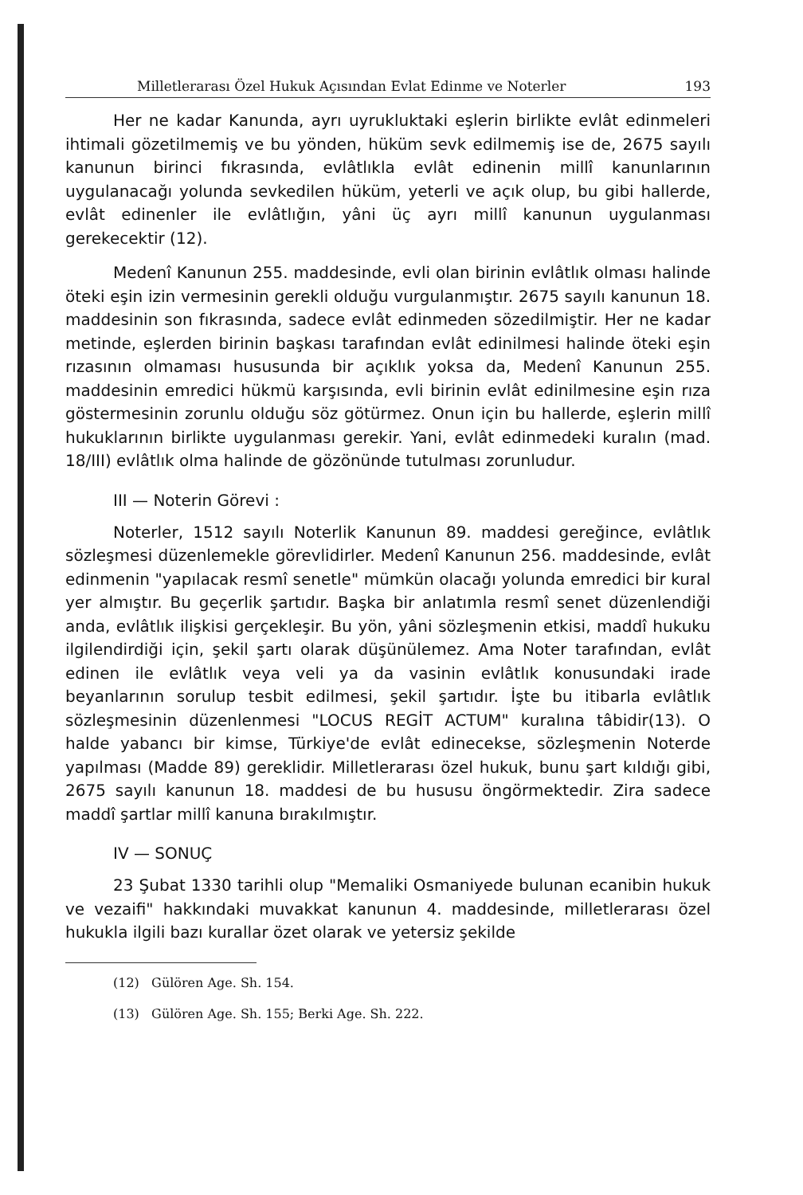Milletlerarası Özel Hukuk Açısından Evlat Edinme ve Noterler 193
Her ne kadar Kanunda, ayrı uyrukluktaki eşlerin birlikte evlât edinmeleri ihtimali gözetilmemiş ve bu yönden, hüküm sevk edilmemiş ise de, 2675 sayılı kanunun birinci fıkrasında, evlâtlıkla evlât edinenin millî kanunlarının uygulanacağı yolunda sevkedilen hüküm, yeterli ve açık olup, bu gibi hallerde, evlât edinenler ile evlâtlığın, yâni üç ayrı millî kanunun uygulanması gerekecektir (12).
Medenî Kanunun 255. maddesinde, evli olan birinin evlâtlık olması halinde öteki eşin izin vermesinin gerekli olduğu vurgulanmıştır. 2675 sayılı kanunun 18. maddesinin son fıkrasında, sadece evlât edinmeden sözedilmiştir. Her ne kadar metinde, eşlerden birinin başkası tarafından evlât edinilmesi halinde öteki eşin rızasının olmaması hususunda bir açıklık yoksa da, Medenî Kanunun 255. maddesinin emredici hükmü karşısında, evli birinin evlât edinilmesine eşin rıza göstermesinin zorunlu olduğu söz götürmez. Onun için bu hallerde, eşlerin millî hukuklarının birlikte uygulanması gerekir. Yani, evlât edinmedeki kuralın (mad. 18/III) evlâtlık olma halinde de gözönünde tutulması zorunludur.
III — Noterin Görevi :
Noterler, 1512 sayılı Noterlik Kanunun 89. maddesi gereğince, evlâtlık sözleşmesi düzenlemekle görevlidirler. Medenî Kanunun 256. maddesinde, evlât edinmenin "yapılacak resmî senetle" mümkün olacağı yolunda emredici bir kural yer almıştır. Bu geçerlik şartıdır. Başka bir anlatımla resmî senet düzenlendiği anda, evlâtlık ilişkisi gerçekleşir. Bu yön, yâni sözleşmenin etkisi, maddî hukuku ilgilendirdiği için, şekil şartı olarak düşünülemez. Ama Noter tarafından, evlât edinen ile evlâtlık veya veli ya da vasinin evlâtlık konusundaki irade beyanlarının sorulup tesbit edilmesi, şekil şartıdır. İşte bu itibarla evlâtlık sözleşmesinin düzenlenmesi "LOCUS REGİT ACTUM" kuralına tâbidir(13). O halde yabancı bir kimse, Türkiye'de evlât edinecekse, sözleşmenin Noterde yapılması (Madde 89) gereklidir. Milletlerarası özel hukuk, bunu şart kıldığı gibi, 2675 sayılı kanunun 18. maddesi de bu hususu öngörmektedir. Zira sadece maddî şartlar millî kanuna bırakılmıştır.
IV — SONUÇ
23 Şubat 1330 tarihli olup "Memaliki Osmaniyede bulunan ecanibin hukuk ve vezaifi" hakkındaki muvakkat kanunun 4. maddesinde, milletlerarası özel hukukla ilgili bazı kurallar özet olarak ve yetersiz şekilde
(12) Gülören Age. Sh. 154.
(13) Gülören Age. Sh. 155; Berki Age. Sh. 222.